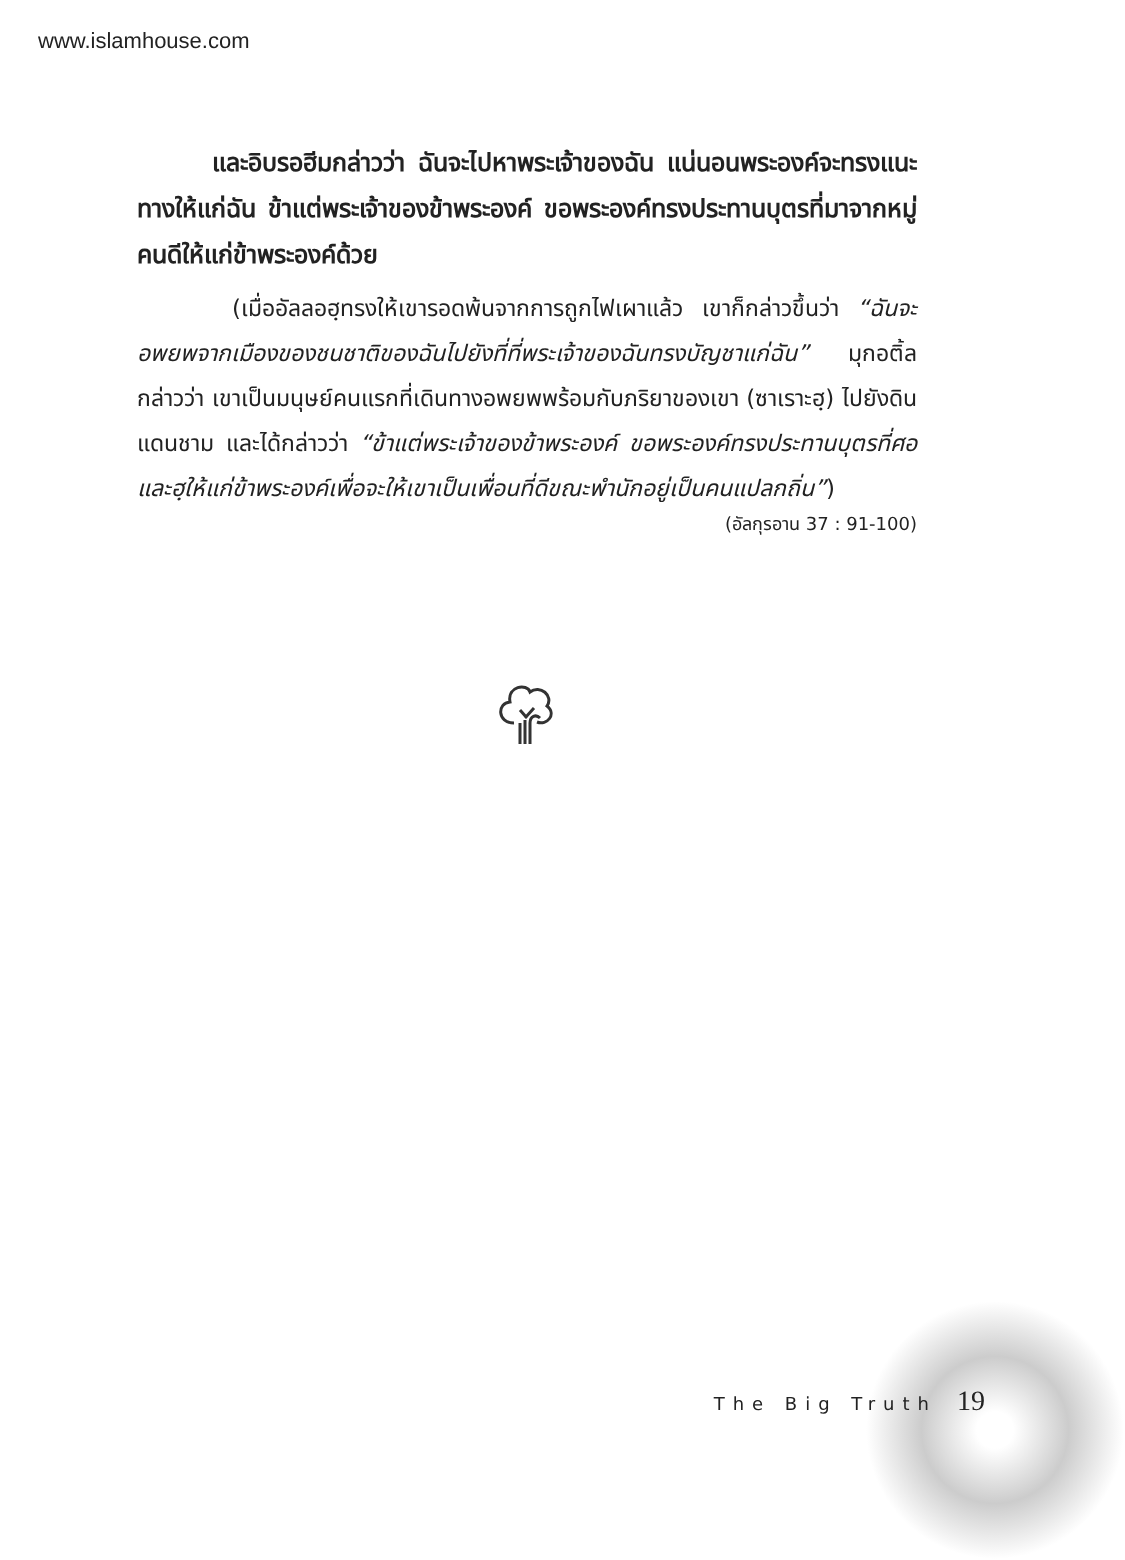www.islamhouse.com
และอิบรอฮีมกล่าวว่า ฉันจะไปหาพระเจ้าของฉัน แน่นอนพระองค์จะทรงแนะทางให้แก่ฉัน ข้าแต่พระเจ้าของข้าพระองค์ ขอพระองค์ทรงประทานบุตรที่มาจากหมู่คนดีให้แก่ข้าพระองค์ด้วย
(เมื่ออัลลอฮฺทรงให้เขารอดพ้นจากการถูกไฟเผาแล้ว เขาก็กล่าวขึ้นว่า “ฉันจะอพยพจากเมืองของชนชาติของฉันไปยังที่ที่พระเจ้าของฉันทรงบัญชาแก่ฉัน” มุกอติ้ลกล่าวว่า เขาเป็นมนุษย์คนแรกที่เดินทางอพยพพร้อมกับภริยาของเขา (ซาเราะฮฺ) ไปยังดินแดนชาม และได้กล่าวว่า “ข้าแต่พระเจ้าของข้าพระองค์ ขอพระองค์ทรงประทานบุตรที่ศอและฮฺให้แก่ข้าพระองค์เพื่อจะให้เขาเป็นเพื่อนที่ดีขณะพำนักอยู่เป็นคนแปลกถิ่น”)
(อัลกุรอาน 37 : 91-100)
The Big Truth 19